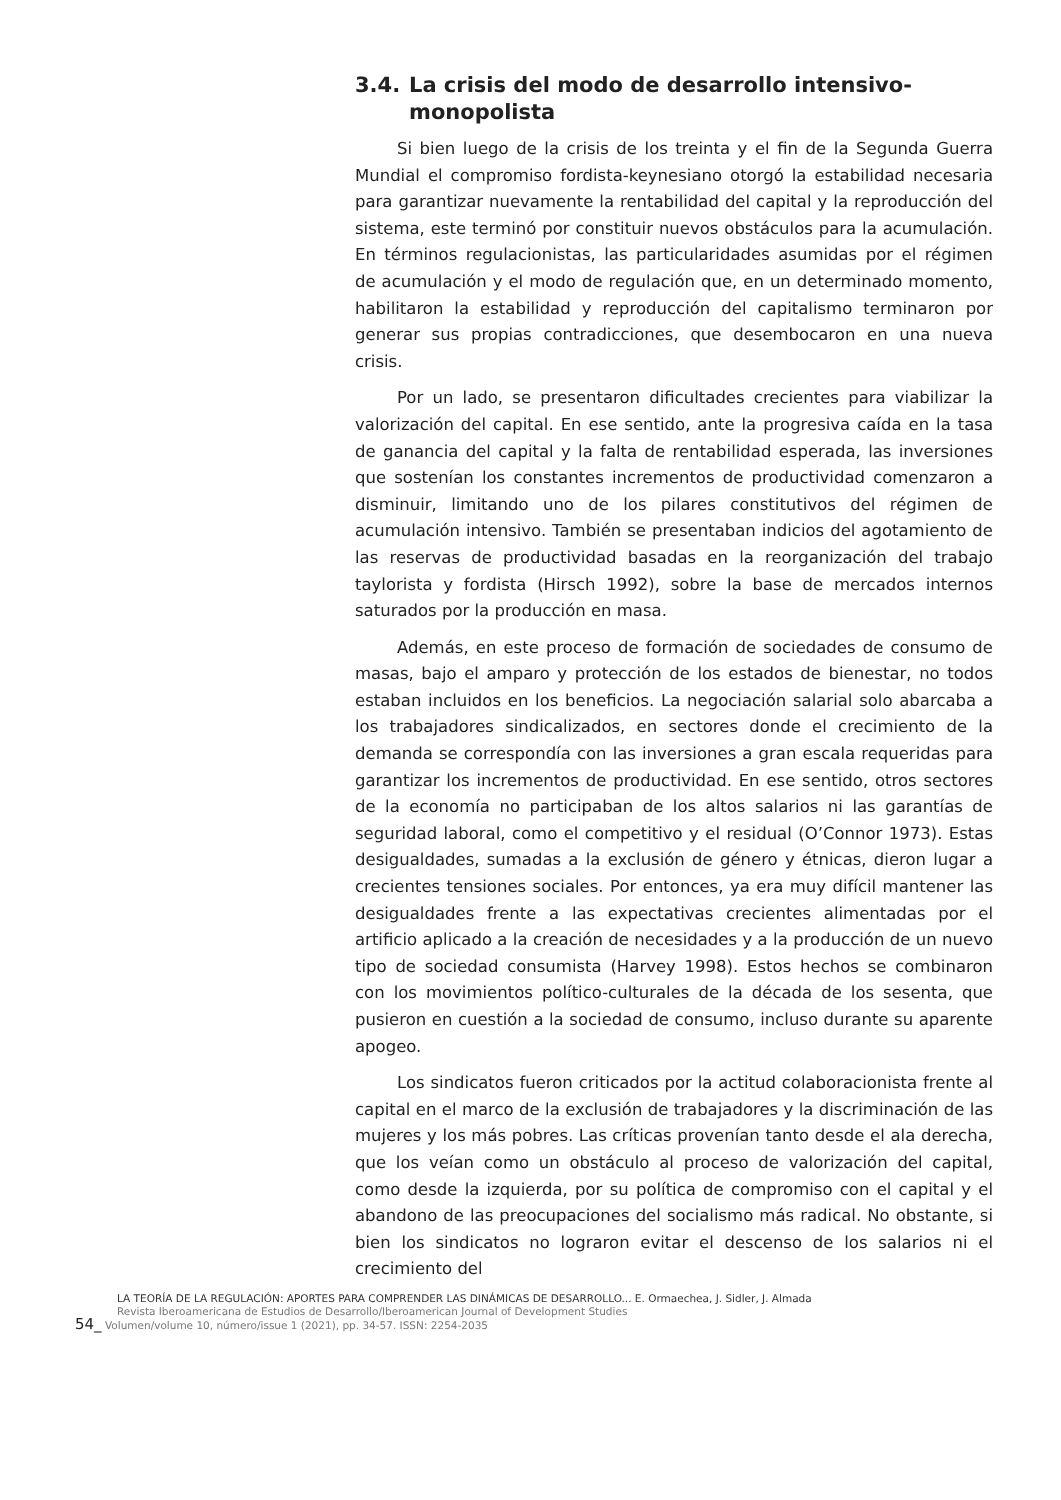3.4. La crisis del modo de desarrollo intensivo-monopolista
Si bien luego de la crisis de los treinta y el fin de la Segunda Guerra Mundial el compromiso fordista-keynesiano otorgó la estabilidad necesaria para garantizar nuevamente la rentabilidad del capital y la reproducción del sistema, este terminó por constituir nuevos obstáculos para la acumulación. En términos regulacionistas, las particularidades asumidas por el régimen de acumulación y el modo de regulación que, en un determinado momento, habilitaron la estabilidad y reproducción del capitalismo terminaron por generar sus propias contradicciones, que desembocaron en una nueva crisis.
Por un lado, se presentaron dificultades crecientes para viabilizar la valorización del capital. En ese sentido, ante la progresiva caída en la tasa de ganancia del capital y la falta de rentabilidad esperada, las inversiones que sostenían los constantes incrementos de productividad comenzaron a disminuir, limitando uno de los pilares constitutivos del régimen de acumulación intensivo. También se presentaban indicios del agotamiento de las reservas de productividad basadas en la reorganización del trabajo taylorista y fordista (Hirsch 1992), sobre la base de mercados internos saturados por la producción en masa.
Además, en este proceso de formación de sociedades de consumo de masas, bajo el amparo y protección de los estados de bienestar, no todos estaban incluidos en los beneficios. La negociación salarial solo abarcaba a los trabajadores sindicalizados, en sectores donde el crecimiento de la demanda se correspondía con las inversiones a gran escala requeridas para garantizar los incrementos de productividad. En ese sentido, otros sectores de la economía no participaban de los altos salarios ni las garantías de seguridad laboral, como el competitivo y el residual (O’Connor 1973). Estas desigualdades, sumadas a la exclusión de género y étnicas, dieron lugar a crecientes tensiones sociales. Por entonces, ya era muy difícil mantener las desigualdades frente a las expectativas crecientes alimentadas por el artificio aplicado a la creación de necesidades y a la producción de un nuevo tipo de sociedad consumista (Harvey 1998). Estos hechos se combinaron con los movimientos político-culturales de la década de los sesenta, que pusieron en cuestión a la sociedad de consumo, incluso durante su aparente apogeo.
Los sindicatos fueron criticados por la actitud colaboracionista frente al capital en el marco de la exclusión de trabajadores y la discriminación de las mujeres y los más pobres. Las críticas provenían tanto desde el ala derecha, que los veían como un obstáculo al proceso de valorización del capital, como desde la izquierda, por su política de compromiso con el capital y el abandono de las preocupaciones del socialismo más radical. No obstante, si bien los sindicatos no lograron evitar el descenso de los salarios ni el crecimiento del
LA TEORÍA DE LA REGULACIÓN: APORTES PARA COMPRENDER LAS DINÁMICAS DE DESARROLLO... E. Ormaechea, J. Sidler, J. Almada
Revista Iberoamericana de Estudios de Desarrollo/Iberoamerican Journal of Development Studies
54_ Volumen/volume 10, número/issue 1 (2021), pp. 34-57. ISSN: 2254-2035